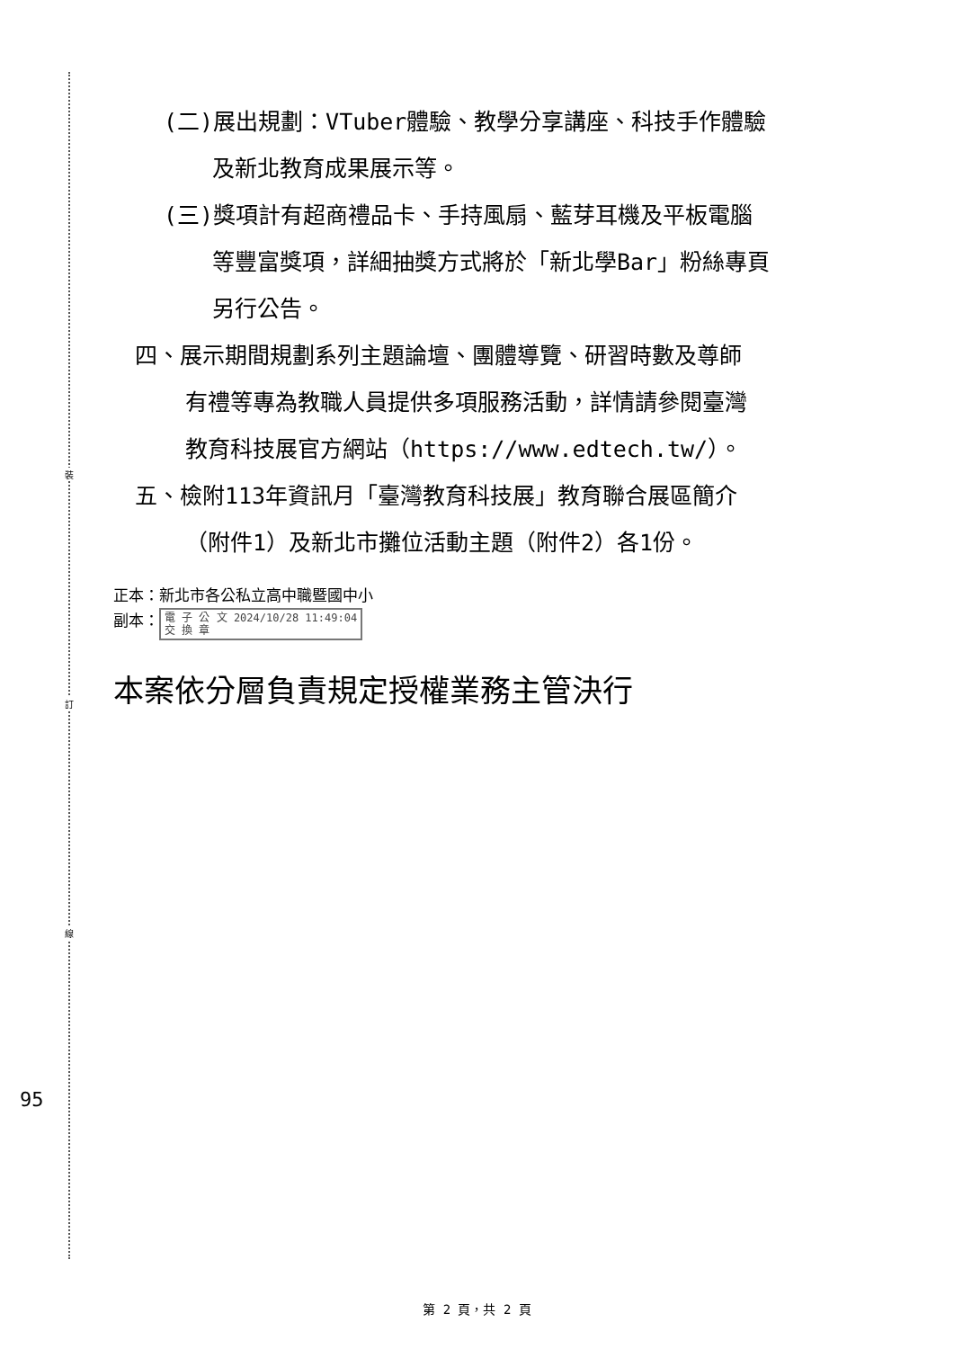裝
訂
線
95
(二)展出規劃：VTuber體驗、教學分享講座、科技手作體驗
及新北教育成果展示等。
(三)獎項計有超商禮品卡、手持風扇、藍芽耳機及平板電腦
等豐富獎項，詳細抽獎方式將於「新北學Bar」粉絲專頁
另行公告。
四、展示期間規劃系列主題論壇、團體導覽、研習時數及尊師
有禮等專為教職人員提供多項服務活動，詳情請參閱臺灣
教育科技展官方網站（https://www.edtech.tw/）。
五、檢附113年資訊月「臺灣教育科技展」教育聯合展區簡介
（附件1）及新北市攤位活動主題（附件2）各1份。
正本：新北市各公私立高中職暨國中小
副本： 電 子 公 文 2024/10/28 11:49:04
交 換 章
本案依分層負責規定授權業務主管決行
第 2 頁，共 2 頁